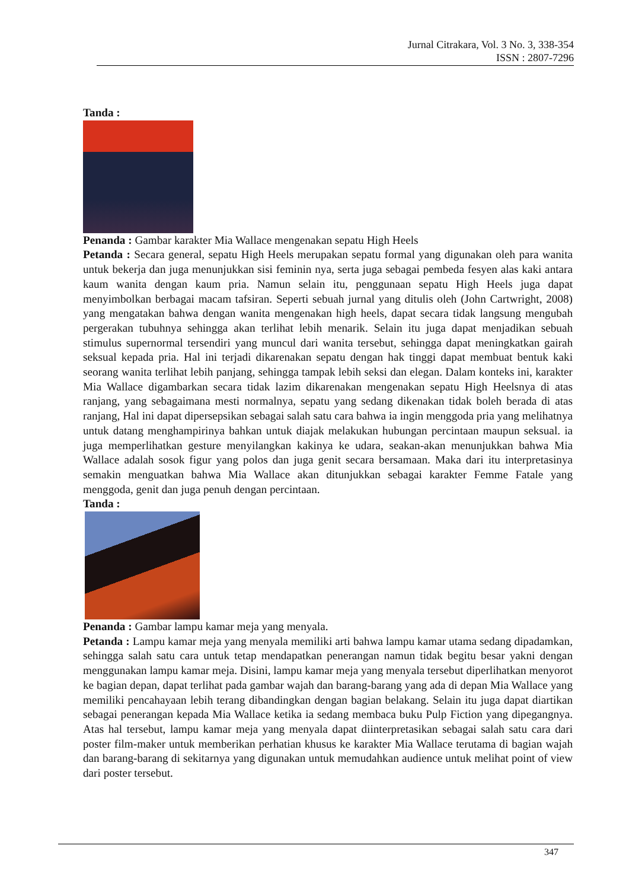Jurnal Citrakara, Vol. 3 No. 3, 338-354
ISSN : 2807-7296
Tanda :
Penanda : Gambar karakter Mia Wallace mengenakan sepatu High Heels
Petanda : Secara general, sepatu High Heels merupakan sepatu formal yang digunakan oleh para wanita untuk bekerja dan juga menunjukkan sisi feminin nya, serta juga sebagai pembeda fesyen alas kaki antara kaum wanita dengan kaum pria. Namun selain itu, penggunaan sepatu High Heels juga dapat menyimbolkan berbagai macam tafsiran. Seperti sebuah jurnal yang ditulis oleh (John Cartwright, 2008) yang mengatakan bahwa dengan wanita mengenakan high heels, dapat secara tidak langsung mengubah pergerakan tubuhnya sehingga akan terlihat lebih menarik. Selain itu juga dapat menjadikan sebuah stimulus supernormal tersendiri yang muncul dari wanita tersebut, sehingga dapat meningkatkan gairah seksual kepada pria. Hal ini terjadi dikarenakan sepatu dengan hak tinggi dapat membuat bentuk kaki seorang wanita terlihat lebih panjang, sehingga tampak lebih seksi dan elegan. Dalam konteks ini, karakter Mia Wallace digambarkan secara tidak lazim dikarenakan mengenakan sepatu High Heelsnya di atas ranjang, yang sebagaimana mesti normalnya, sepatu yang sedang dikenakan tidak boleh berada di atas ranjang, Hal ini dapat dipersepsikan sebagai salah satu cara bahwa ia ingin menggoda pria yang melihatnya untuk datang menghampirinya bahkan untuk diajak melakukan hubungan percintaan maupun seksual. ia juga memperlihatkan gesture menyilangkan kakinya ke udara, seakan-akan menunjukkan bahwa Mia Wallace adalah sosok figur yang polos dan juga genit secara bersamaan. Maka dari itu interpretasinya semakin menguatkan bahwa Mia Wallace akan ditunjukkan sebagai karakter Femme Fatale yang menggoda, genit dan juga penuh dengan percintaan.
Tanda :
Penanda : Gambar lampu kamar meja yang menyala.
Petanda : Lampu kamar meja yang menyala memiliki arti bahwa lampu kamar utama sedang dipadamkan, sehingga salah satu cara untuk tetap mendapatkan penerangan namun tidak begitu besar yakni dengan menggunakan lampu kamar meja. Disini, lampu kamar meja yang menyala tersebut diperlihatkan menyorot ke bagian depan, dapat terlihat pada gambar wajah dan barang-barang yang ada di depan Mia Wallace yang memiliki pencahayaan lebih terang dibandingkan dengan bagian belakang. Selain itu juga dapat diartikan sebagai penerangan kepada Mia Wallace ketika ia sedang membaca buku Pulp Fiction yang dipegangnya. Atas hal tersebut, lampu kamar meja yang menyala dapat diinterpretasikan sebagai salah satu cara dari poster film-maker untuk memberikan perhatian khusus ke karakter Mia Wallace terutama di bagian wajah dan barang-barang di sekitarnya yang digunakan untuk memudahkan audience untuk melihat point of view dari poster tersebut.
347